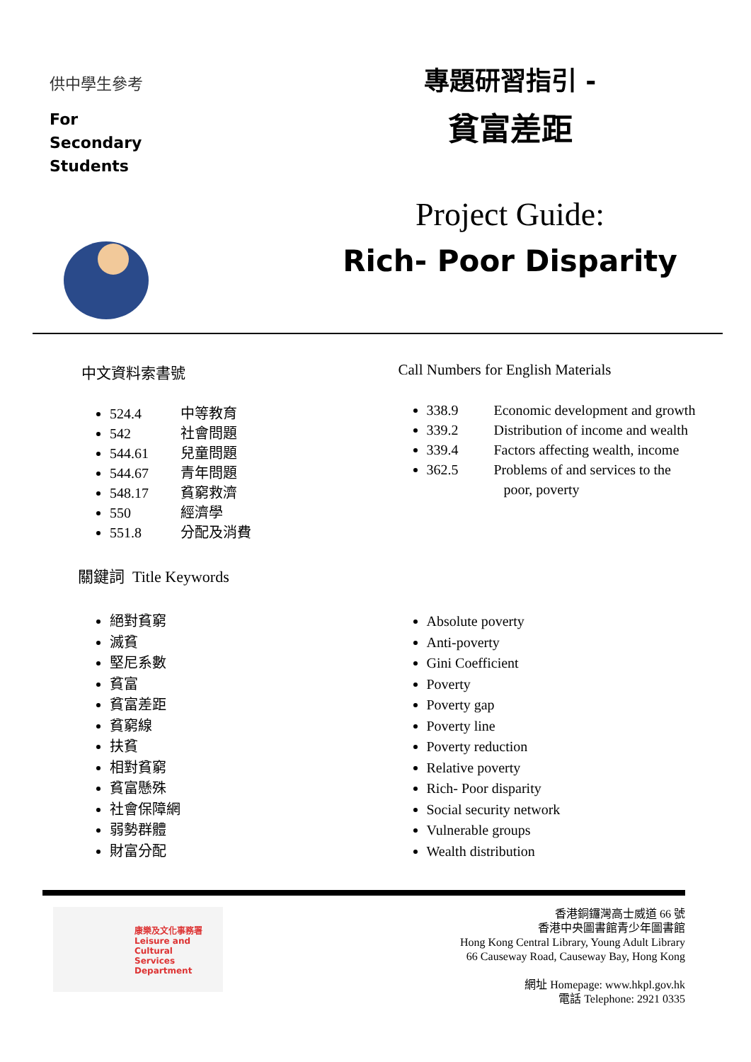供中學生參考
For
Secondary
Students
專題研習指引 -
貧富差距
Project Guide:
Rich- Poor Disparity
中文資料索書號
524.4 中等教育
542 社會問題
544.61 兒童問題
544.67 青年問題
548.17 貧窮救濟
550 經濟學
551.8 分配及消費
Call Numbers for English Materials
338.9 Economic development and growth
339.2 Distribution of income and wealth
339.4 Factors affecting wealth, income
362.5 Problems of and services to the
poor, poverty
關鍵詞 Title Keywords
絕對貧窮
滅貧
堅尼系數
貧富
貧富差距
貧窮線
扶貧
相對貧窮
貧富懸殊
社會保障網
弱勢群體
財富分配
Absolute poverty
Anti-poverty
Gini Coefficient
Poverty
Poverty gap
Poverty line
Poverty reduction
Relative poverty
Rich- Poor disparity
Social security network
Vulnerable groups
Wealth distribution
康樂及文化事務署
Leisure and Cultural
Services Department
香港銅鑼灣高士威道 66 號
香港中央圖書館青少年圖書館
Hong Kong Central Library, Young Adult Library
66 Causeway Road, Causeway Bay, Hong Kong
網址 Homepage: www.hkpl.gov.hk
電話 Telephone: 2921 0335